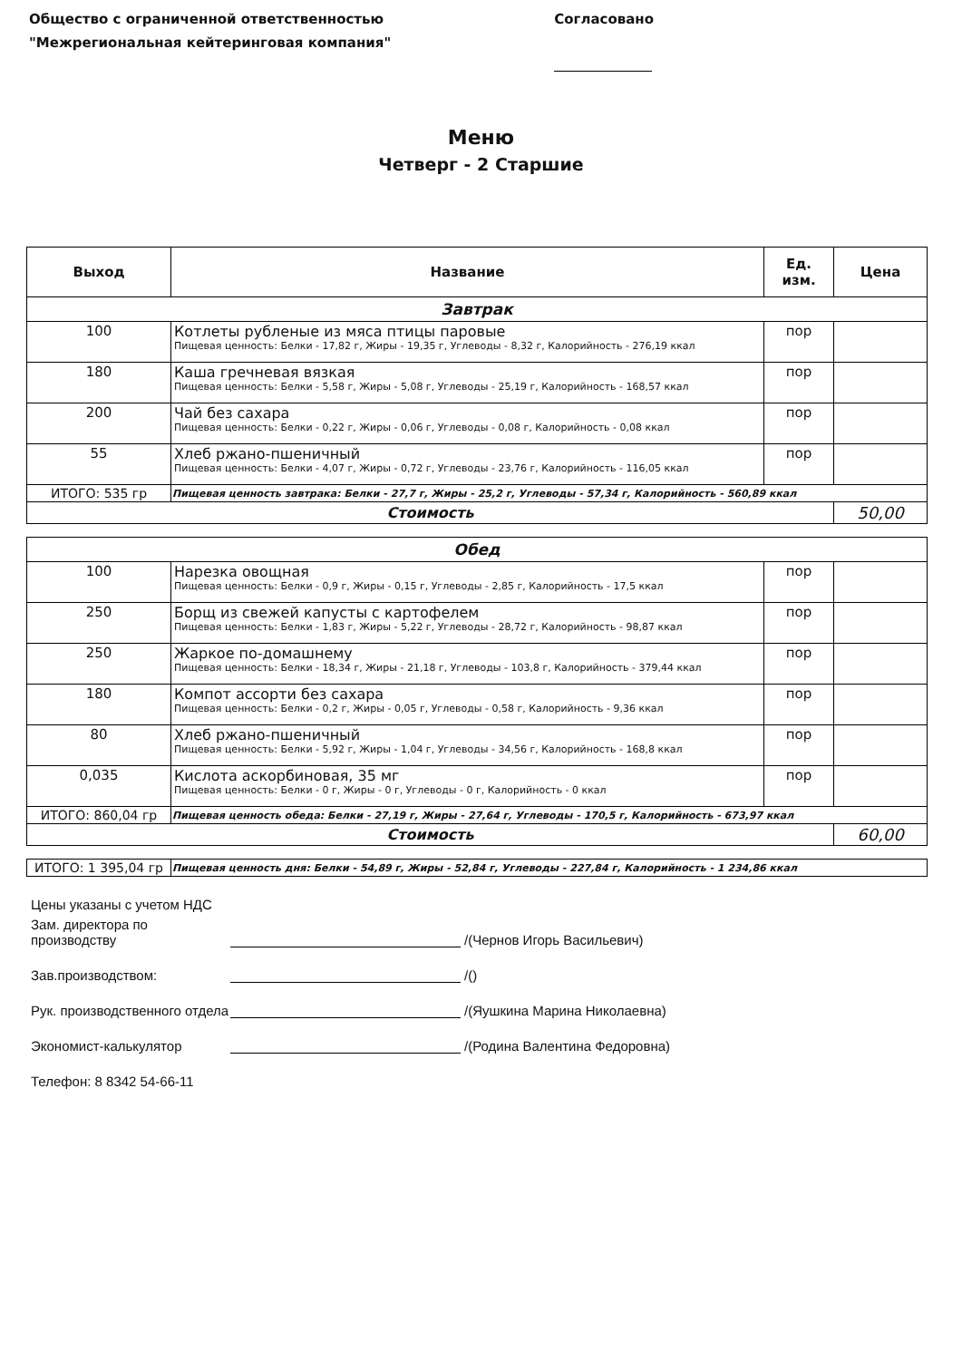Общество с ограниченной ответственностью
"Межрегиональная кейтеринговая компания"
Согласовано
Меню
Четверг - 2 Старшие
| Выход | Название | Ед. изм. | Цена |
| --- | --- | --- | --- |
| Завтрак | | | |
| 100 | Котлеты рубленые из мяса птицы паровые Пищевая ценность: Белки - 17,82 г, Жиры - 19,35 г, Углеводы - 8,32 г, Калорийность - 276,19 ккал | пор | |
| 180 | Каша гречневая вязкая Пищевая ценность: Белки - 5,58 г, Жиры - 5,08 г, Углеводы - 25,19 г, Калорийность - 168,57 ккал | пор | |
| 200 | Чай без сахара Пищевая ценность: Белки - 0,22 г, Жиры - 0,06 г, Углеводы - 0,08 г, Калорийность - 0,08 ккал | пор | |
| 55 | Хлеб ржано-пшеничный Пищевая ценность: Белки - 4,07 г, Жиры - 0,72 г, Углеводы - 23,76 г, Калорийность - 116,05 ккал | пор | |
| ИТОГО: 535 гр | Пищевая ценность завтрака: Белки - 27,7 г, Жиры - 25,2 г, Углеводы - 57,34 г, Калорийность - 560,89 ккал | | |
| Стоимость | | | 50,00 |
| Обед | | | |
| 100 | Нарезка овощная Пищевая ценность: Белки - 0,9 г, Жиры - 0,15 г, Углеводы - 2,85 г, Калорийность - 17,5 ккал | пор | |
| 250 | Борщ из свежей капусты с картофелем Пищевая ценность: Белки - 1,83 г, Жиры - 5,22 г, Углеводы - 28,72 г, Калорийность - 98,87 ккал | пор | |
| 250 | Жаркое по-домашнему Пищевая ценность: Белки - 18,34 г, Жиры - 21,18 г, Углеводы - 103,8 г, Калорийность - 379,44 ккал | пор | |
| 180 | Компот ассорти без сахара Пищевая ценность: Белки - 0,2 г, Жиры - 0,05 г, Углеводы - 0,58 г, Калорийность - 9,36 ккал | пор | |
| 80 | Хлеб ржано-пшеничный Пищевая ценность: Белки - 5,92 г, Жиры - 1,04 г, Углеводы - 34,56 г, Калорийность - 168,8 ккал | пор | |
| 0,035 | Кислота аскорбиновая, 35 мг Пищевая ценность: Белки - 0 г, Жиры - 0 г, Углеводы - 0 г, Калорийность - 0 ккал | пор | |
| ИТОГО: 860,04 гр | Пищевая ценность обеда: Белки - 27,19 г, Жиры - 27,64 г, Углеводы - 170,5 г, Калорийность - 673,97 ккал | | |
| Стоимость | | | 60,00 |
| ИТОГО: 1 395,04 гр | Пищевая ценность дня: Белки - 54,89 г, Жиры - 52,84 г, Углеводы - 227,84 г, Калорийность - 1 234,86 ккал |
Цены указаны с учетом НДС
Зам. директора по производству /(Чернов Игорь Васильевич)
Зав.производством: /()
Рук. производственного отдела /(Яушкина Марина Николаевна)
Экономист-калькулятор /(Родина Валентина Федоровна)
Телефон: 8 8342 54-66-11